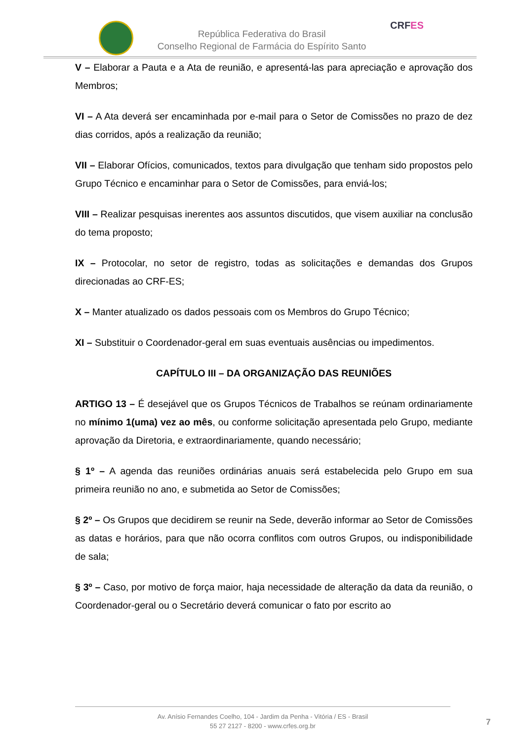República Federativa do Brasil
Conselho Regional de Farmácia do Espírito Santo
CRFES
V – Elaborar a Pauta e a Ata de reunião, e apresentá-las para apreciação e aprovação dos Membros;
VI – A Ata deverá ser encaminhada por e-mail para o Setor de Comissões no prazo de dez dias corridos, após a realização da reunião;
VII – Elaborar Ofícios, comunicados, textos para divulgação que tenham sido propostos pelo Grupo Técnico e encaminhar para o Setor de Comissões, para enviá-los;
VIII – Realizar pesquisas inerentes aos assuntos discutidos, que visem auxiliar na conclusão do tema proposto;
IX – Protocolar, no setor de registro, todas as solicitações e demandas dos Grupos direcionadas ao CRF-ES;
X – Manter atualizado os dados pessoais com os Membros do Grupo Técnico;
XI – Substituir o Coordenador-geral em suas eventuais ausências ou impedimentos.
CAPÍTULO III – DA ORGANIZAÇÃO DAS REUNIÕES
ARTIGO 13 – É desejável que os Grupos Técnicos de Trabalhos se reúnam ordinariamente no mínimo 1(uma) vez ao mês, ou conforme solicitação apresentada pelo Grupo, mediante aprovação da Diretoria, e extraordinariamente, quando necessário;
§ 1º – A agenda das reuniões ordinárias anuais será estabelecida pelo Grupo em sua primeira reunião no ano, e submetida ao Setor de Comissões;
§ 2º – Os Grupos que decidirem se reunir na Sede, deverão informar ao Setor de Comissões as datas e horários, para que não ocorra conflitos com outros Grupos, ou indisponibilidade de sala;
§ 3º – Caso, por motivo de força maior, haja necessidade de alteração da data da reunião, o Coordenador-geral ou o Secretário deverá comunicar o fato por escrito ao
Av. Anísio Fernandes Coelho, 104 - Jardim da Penha - Vitória / ES - Brasil
55 27 2127 - 8200 - www.crfes.org.br
7